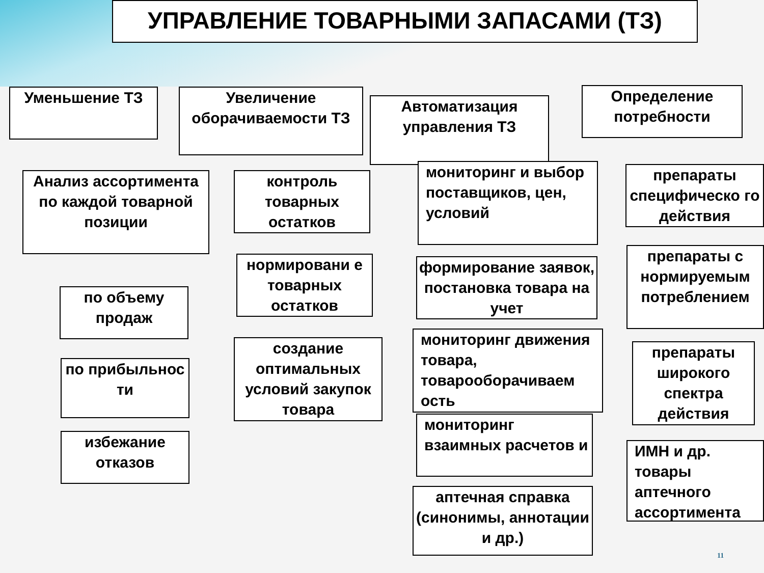УПРАВЛЕНИЕ ТОВАРНЫМИ ЗАПАСАМИ (ТЗ)
Уменьшение ТЗ
Увеличение оборачиваемости ТЗ
Автоматизация управления ТЗ
Определение потребности
Анализ ассортимента по каждой товарной позиции
по объему продаж
по прибыльнос ти
избежание отказов
контроль товарных остатков
нормировани е товарных остатков
создание оптимальных условий закупок товара
мониторинг и выбор поставщиков, цен, условий
формирование заявок, постановка товара на учет
мониторинг движения товара, товарооборачиваем ость
мониторинг взаимных расчетов и
аптечная справка (синонимы, аннотации и др.)
препараты специфическо го действия
препараты с нормируемым потреблением
препараты широкого спектра действия
ИМН и др. товары аптечного ассортимента
11